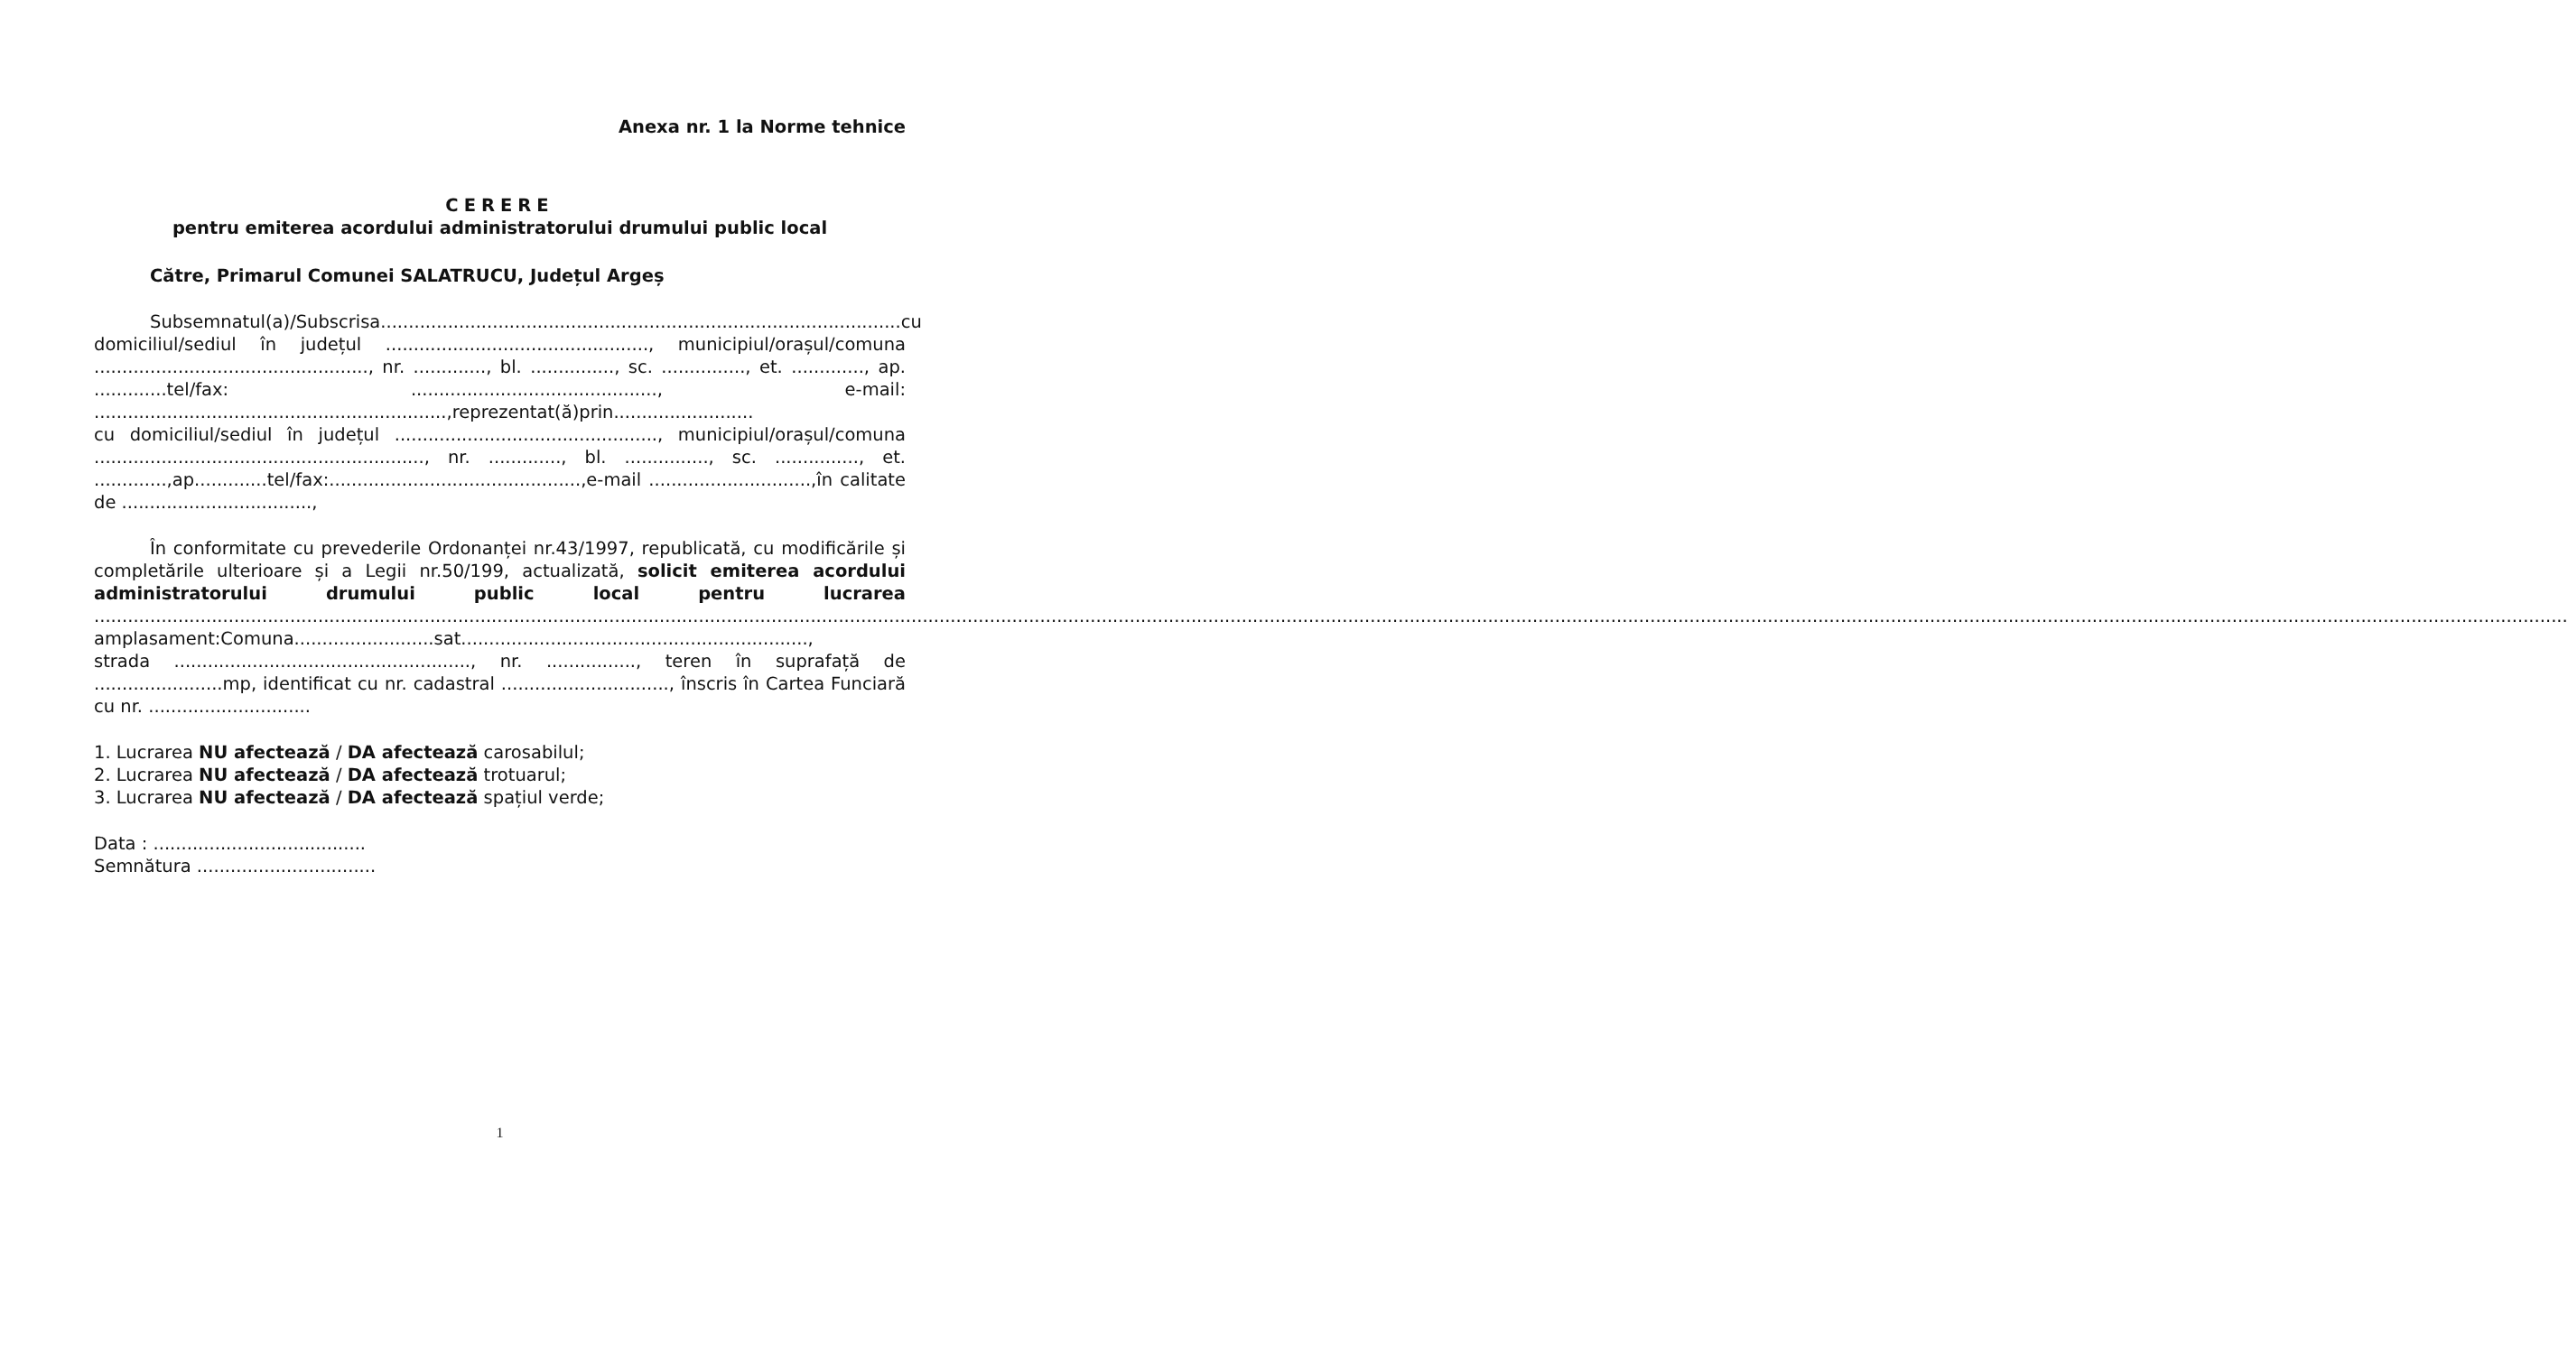Anexa nr. 1 la Norme tehnice
CERERE
pentru emiterea acordului administratorului drumului public local
Către, Primarul Comunei SALATRUCU, Județul Argeș
Subsemnatul(a)/Subscrisa.............................................................................................cu domiciliul/sediul în județul ..............................................., municipiul/orașul/comuna ................................................., nr. ............., bl. ..............., sc. ..............., et. ............., ap. .............tel/fax: ............................................, e-mail: ...............................................................,reprezentat(ă)prin.........................
cu domiciliul/sediul în județul ..............................................., municipiul/orașul/comuna ..........................................................., nr. ............., bl. ..............., sc. ..............., et. .............,ap.............tel/fax:.............................................,e-mail .............................,în calitate de ..................................,
În conformitate cu prevederile Ordonanței nr.43/1997, republicată, cu modificările și completările ulterioare și a Legii nr.50/199, actualizată, solicit emiterea acordului administratorului drumului public local pentru lucrarea ..........................................................................................................................................................................................................................................................................................................................................................................................................................................................
amplasament:Comuna.........................sat..............................................................,
strada ....................................................., nr. ................, teren în suprafață de .......................mp, identificat cu nr. cadastral .............................., înscris în Cartea Funciară cu nr. .............................
1. Lucrarea NU afectează / DA afectează carosabilul;
2. Lucrarea NU afectează / DA afectează trotuarul;
3. Lucrarea NU afectează / DA afectează spațiul verde;
Data : ......................................
Semnătura ................................
1